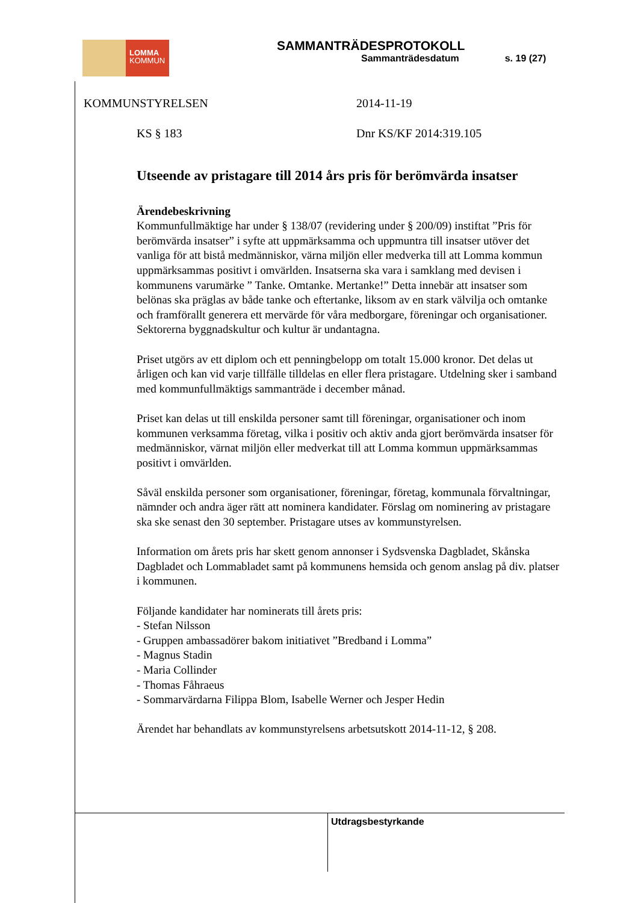LOMMA
KOMMUN
SAMMANTRÄDESPROTOKOLL
Sammanträdesdatum s. 19 (27)
KOMMUNSTYRELSEN 2014-11-19
KS § 183 Dnr KS/KF 2014:319.105
Utseende av pristagare till 2014 års pris för berömvärda insatser
Ärendebeskrivning
Kommunfullmäktige har under § 138/07 (revidering under § 200/09) instiftat ”Pris för berömvärda insatser” i syfte att uppmärksamma och uppmuntra till insatser utöver det vanliga för att bistå medmänniskor, värna miljön eller medverka till att Lomma kommun uppmärksammas positivt i omvärlden. Insatserna ska vara i samklang med devisen i kommunens varumärke ” Tanke. Omtanke. Mertanke!” Detta innebär att insatser som belönas ska präglas av både tanke och eftertanke, liksom av en stark välvilja och omtanke och framförallt generera ett mervärde för våra medborgare, föreningar och organisationer. Sektorerna byggnadskultur och kultur är undantagna.
Priset utgörs av ett diplom och ett penningbelopp om totalt 15.000 kronor. Det delas ut årligen och kan vid varje tillfälle tilldelas en eller flera pristagare. Utdelning sker i samband med kommunfullmäktigs sammanträde i december månad.
Priset kan delas ut till enskilda personer samt till föreningar, organisationer och inom kommunen verksamma företag, vilka i positiv och aktiv anda gjort berömvärda insatser för medmänniskor, värnat miljön eller medverkat till att Lomma kommun uppmärksammas positivt i omvärlden.
Såväl enskilda personer som organisationer, föreningar, företag, kommunala förvaltningar, nämnder och andra äger rätt att nominera kandidater. Förslag om nominering av pristagare ska ske senast den 30 september. Pristagare utses av kommunstyrelsen.
Information om årets pris har skett genom annonser i Sydsvenska Dagbladet, Skånska Dagbladet och Lommabladet samt på kommunens hemsida och genom anslag på div. platser i kommunen.
Följande kandidater har nominerats till årets pris:
- Stefan Nilsson
- Gruppen ambassadörer bakom initiativet ”Bredband i Lomma”
- Magnus Stadin
- Maria Collinder
- Thomas Fåhraeus
- Sommarvärdarna Filippa Blom, Isabelle Werner och Jesper Hedin
Ärendet har behandlats av kommunstyrelsens arbetsutskott 2014-11-12, § 208.
Utdragsbestyrkande